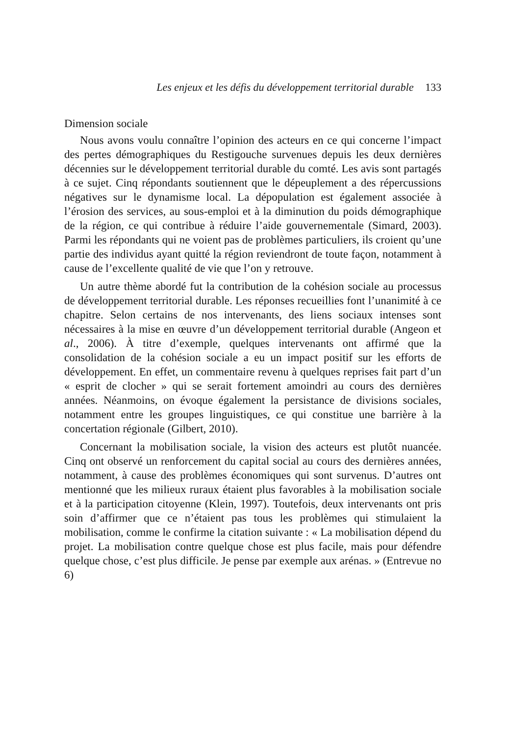Les enjeux et les défis du développement territorial durable 133
Dimension sociale
Nous avons voulu connaître l’opinion des acteurs en ce qui concerne l’impact des pertes démographiques du Restigouche survenues depuis les deux dernières décennies sur le développement territorial durable du comté. Les avis sont partagés à ce sujet. Cinq répondants soutiennent que le dépeuplement a des répercussions négatives sur le dynamisme local. La dépopulation est également associée à l’érosion des services, au sous-emploi et à la diminution du poids démographique de la région, ce qui contribue à réduire l’aide gouvernementale (Simard, 2003). Parmi les répondants qui ne voient pas de problèmes particuliers, ils croient qu’une partie des individus ayant quitté la région reviendront de toute façon, notamment à cause de l’excellente qualité de vie que l’on y retrouve.
Un autre thème abordé fut la contribution de la cohésion sociale au processus de développement territorial durable. Les réponses recueillies font l’unanimité à ce chapitre. Selon certains de nos intervenants, des liens sociaux intenses sont nécessaires à la mise en œuvre d’un développement territorial durable (Angeon et al., 2006). À titre d’exemple, quelques intervenants ont affirmé que la consolidation de la cohésion sociale a eu un impact positif sur les efforts de développement. En effet, un commentaire revenu à quelques reprises fait part d’un « esprit de clocher » qui se serait fortement amoindri au cours des dernières années. Néanmoins, on évoque également la persistance de divisions sociales, notamment entre les groupes linguistiques, ce qui constitue une barrière à la concertation régionale (Gilbert, 2010).
Concernant la mobilisation sociale, la vision des acteurs est plutôt nuancée. Cinq ont observé un renforcement du capital social au cours des dernières années, notamment, à cause des problèmes économiques qui sont survenus. D’autres ont mentionné que les milieux ruraux étaient plus favorables à la mobilisation sociale et à la participation citoyenne (Klein, 1997). Toutefois, deux intervenants ont pris soin d’affirmer que ce n’étaient pas tous les problèmes qui stimulaient la mobilisation, comme le confirme la citation suivante : « La mobilisation dépend du projet. La mobilisation contre quelque chose est plus facile, mais pour défendre quelque chose, c’est plus difficile. Je pense par exemple aux arénas. » (Entrevue no 6)